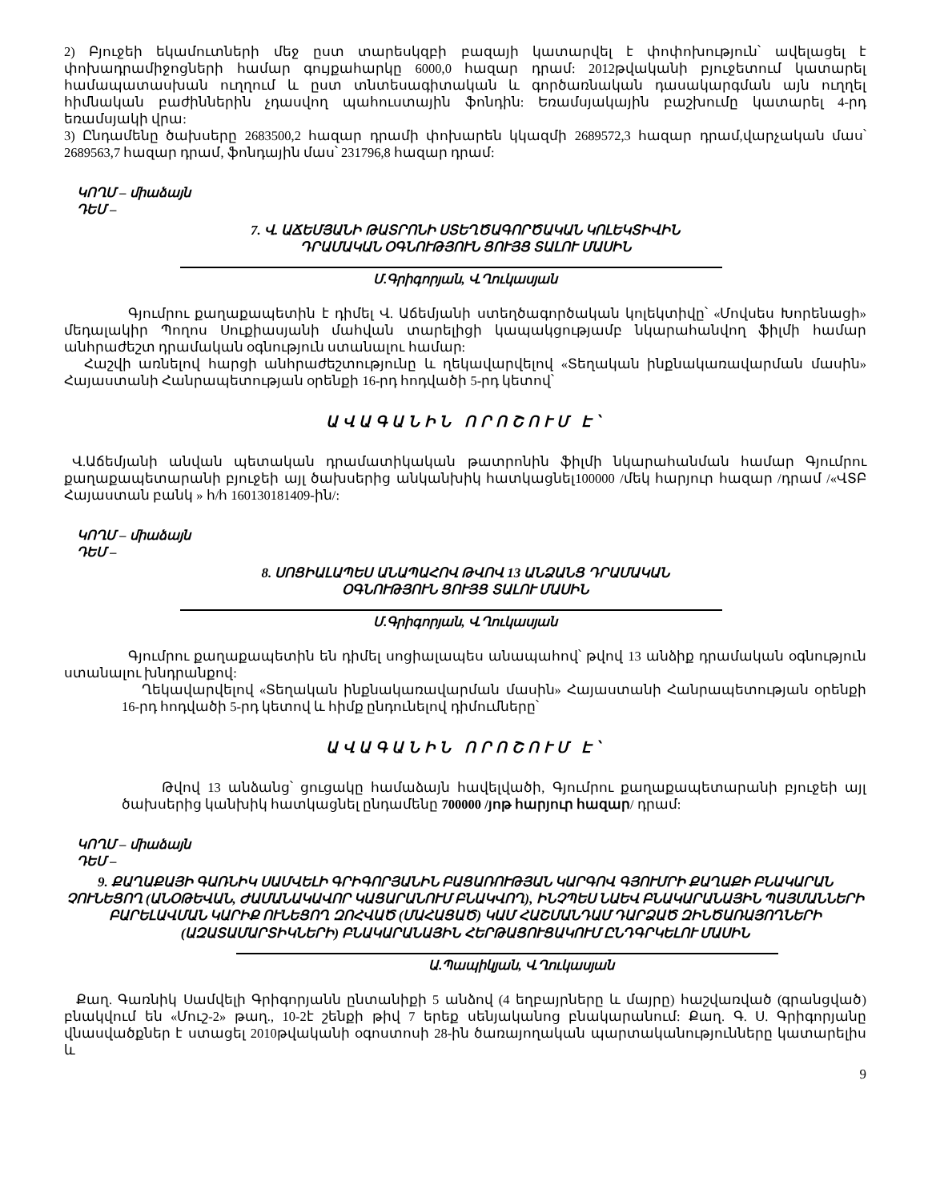2) Բյուջեի եկամուտների մեջ ըստ տարեսկզբի բազայի կատարվել է փոփոխություն՝ ավելացել է փոխադրամիջոցների համար գույքահարկը 6000,0 հազար դրամ: 2012թվականի բյուջետում կատարել համապատասխան ուղղում և ըստ տնտեսագիտական և գործառնական դասակարգման այն ուղղել հիմնական բաժիններին չդասվող պահուստային ֆոնդին: Եռամսյակային բաշխումը կատարել 4-րդ եռամսյակի վրա:
3) Ընդամենը ծախսերը 2683500,2 հազար դրամի փոխարեն կկազմի 2689572,3 հազար դրամ,վարչական մաս՝ 2689563,7 հազար դրամ, ֆոնդային մաս՝ 231796,8 հազար դրամ:
ԿՈՂՄ – միաձայն
ԴԵՄ –
7. Վ. ԱՃԵՄՅԱՆԻ ԹԱՏՐՈՆԻ ՍՏԵՂԾԱԳՈՐԾԱԿԱՆ ԿՈԼԵԿՏԻՎԻՆ
ԴՐԱՄԱԿԱՆ ՕԳՆՈՒԹՅՈՒՆ ՑՈՒՅՑ ՏԱԼՈՒ ՄԱՍԻՆ
Մ.Գրիգորյան, Վ.Ղուկասյան
Գյումրու քաղաքապետին է դիմել Վ. Աճեմյանի ստեղծագործական կոլեկտիվը՝ «Մովսես Խորենացի» մեդալակիր Պողոս Սուքիասյանի մահվան տարելիցի կապակցությամբ նկարահանվող ֆիլմի համար անհրաժեշտ դրամական օգնություն ստանալու համար:
Հաշվի առնելով հարցի անհրաժեշտությունը և ղեկավարվելով «Տեղական ինքնակառավարման մասին» Հայաստանի Հանրապետության օրենքի 16-րդ հոդվածի 5-րդ կետով՝
ԱՎԱԳԱՆԻՆ ՈՐՈՇՈՒՄ Է՝
Վ.Աճեմյանի անվան պետական դրամատիկական թատրոնին ֆիլմի նկարահանման համար Գյումրու քաղաքապետարանի բյուջեի այլ ծախսերից անկանխիկ հատկացնել100000 /մեկ հարյուր հազար /դրամ /«ՎՏԲ Հայաստան բանկ » հ/հ 160130181409-ին/:
ԿՈՂՄ – միաձայն
ԴԵՄ –
8. ՍՈՑԻԱԼԱՊԵՍ ԱՆԱՊԱՀՈՎ ԹՎՈՎ 13 ԱՆՁԱՆՑ ԴՐԱՄԱԿԱՆ
ՕԳՆՈՒԹՅՈՒՆ ՑՈՒՅՑ ՏԱԼՈՒ ՄԱՍԻՆ
Մ.Գրիգորյան, Վ.Ղուկասյան
Գյումրու քաղաքապետին են դիմել սոցիալապես անապահով՝ թվով 13 անձիք դրամական օգնություն ստանալու խնդրանքով:
Ղեկավարվելով «Տեղական ինքնակառավարման մասին» Հայաստանի Հանրապետության օրենքի 16-րդ հոդվածի 5-րդ կետով և հիմք ընդունելով դիմումները՝
ԱՎԱԳԱՆԻՆ ՈՐՈՇՈՒՄ Է՝
Թվով 13 անձանց՝ ցուցակը համաձայն հավելվածի, Գյումրու քաղաքապետարանի բյուջեի այլ ծախսերից կանխիկ հատկացնել ընդամենը 700000 /յոթ հարյուր հազար/ դրամ:
ԿՈՂՄ – միաձայն
ԴԵՄ –
9. ՔԱՂԱՔԱՅԻ ԳԱՌՆԻԿ ՍԱՄՎԵԼԻ ԳՐԻԳՈՐՅԱՆԻՆ ԲԱՑԱՌՈՒԹՅԱՆ ԿԱՐԳՈՎ ԳՅՈՒՄՐԻ ՔԱՂԱՔԻ ԲՆԱԿԱՐԱՆ ՉՈՒՆԵՑՈՂ (ԱՆՕԹԵՎԱՆ, ԺԱՄԱՆԱԿԱՎՈՐ ԿԱՑԱՐԱՆՈՒՄ ԲՆԱԿՎՈՂ), ԻՆՉՊԵՍ ՆԱԵՎ ԲՆԱԿԱՐԱՆԱՅԻՆ ՊԱՅՄԱՆՆԵՐԻ ԲԱՐԵԼԱՎՄԱՆ ԿԱՐԻՔ ՈՒՆԵՑՈՂ ԶՈՀՎԱԾ (ՄԱՀԱՑԱԾ) ԿԱՄ ՀԱՇՄԱՆԴԱՄ ԴԱՐՁԱԾ ԶԻՆԾԱՌԱՅՈՂՆԵՐԻ (ԱԶԱՏԱՄԱՐՏԻԿՆԵՐԻ) ԲՆԱԿԱՐԱՆԱՅԻՆ ՀԵՐԹԱՑՈՒՑԱԿՈՒՄ ԸՆԴԳՐԿԵԼՈՒ ՄԱՍԻՆ
Ա.Պապիկյան, Վ.Ղուկասյան
Քաղ. Գառնիկ Սամվելի Գրիգորյանն ընտանիքի 5 անձով (4 եղբայրները և մայրը) հաշվառված (գրանցված) բնակվում են «Մուշ-2» թաղ., 10-2է շենքի թիվ 7 երեք սենյականոց բնակարանում: Քաղ. Գ. Ս. Գրիգորյանը վնասվածքներ է ստացել 2010թվականի օգոստոսի 28-ին ծառայողական պարտականությունները կատարելիս և
9